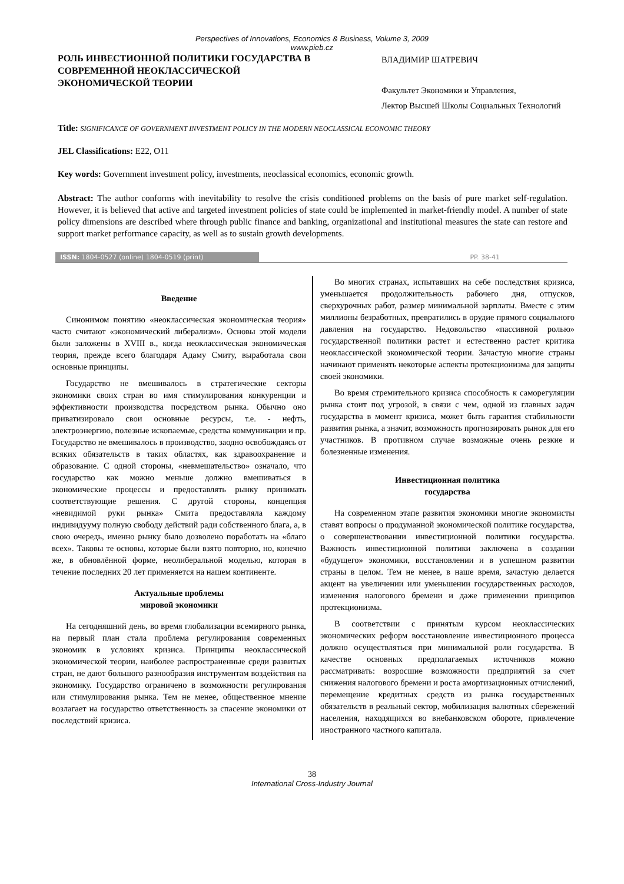Perspectives of Innovations, Economics & Business, Volume 3, 2009
www.pieb.cz
РОЛЬ ИНВЕСТИОННОЙ ПОЛИТИКИ ГОСУДАРСТВА В СОВРЕМЕННОЙ НЕОКЛАССИЧЕСКОЙ ЭКОНОМИЧЕСКОЙ ТЕОРИИ
ВЛАДИМИР ШАТРЕВИЧ
Факультет Экономики и Управления,
Лектор Высшей Школы Социальных Технологий
Title: SIGNIFICANCE OF GOVERNMENT INVESTMENT POLICY IN THE MODERN NEOCLASSICAL ECONOMIC THEORY
JEL Classifications: E22, O11
Key words: Government investment policy, investments, neoclassical economics, economic growth.
Abstract: The author conforms with inevitability to resolve the crisis conditioned problems on the basis of pure market self-regulation. However, it is believed that active and targeted investment policies of state could be implemented in market-friendly model. A number of state policy dimensions are described where through public finance and banking, organizational and institutional measures the state can restore and support market performance capacity, as well as to sustain growth developments.
ISSN: 1804-0527 (online) 1804-0519 (print) PP. 38-41
Введение
Синонимом понятию «неоклассическая экономическая теория» часто считают «экономический либерализм». Основы этой модели были заложены в XVIII в., когда неоклассическая экономическая теория, прежде всего благодаря Адаму Смиту, выработала свои основные принципы.
Государство не вмешивалось в стратегические секторы экономики своих стран во имя стимулирования конкуренции и эффективности производства посредством рынка. Обычно оно приватизировало свои основные ресурсы, т.е. - нефть, электроэнергию, полезные ископаемые, средства коммуникации и пр. Государство не вмешивалось в производство, заодно освобождаясь от всяких обязательств в таких областях, как здравоохранение и образование. С одной стороны, «невмешательство» означало, что государство как можно меньше должно вмешиваться в экономические процессы и предоставлять рынку принимать соответствующие решения. С другой стороны, концепция «невидимой руки рынка» Смита предоставляла каждому индивидууму полную свободу действий ради собственного блага, а, в свою очередь, именно рынку было дозволено поработать на «благо всех». Таковы те основы, которые были взято повторно, но, конечно же, в обновлённой форме, неолиберальной моделью, которая в течение последних 20 лет применяется на нашем континенте.
Актуальные проблемы
мировой экономики
На сегодняшний день, во время глобализации всемирного рынка, на первый план стала проблема регулирования современных экономик в условиях кризиса. Принципы неоклассической экономической теории, наиболее распространенные среди развитых стран, не дают большого разнообразия инструментам воздействия на экономику. Государство ограничено в возможности регулирования или стимулирования рынка. Тем не менее, общественное мнение возлагает на государство ответственность за спасение экономики от последствий кризиса.
Во многих странах, испытавших на себе последствия кризиса, уменьшается продолжительность рабочего дня, отпусков, сверхурочных работ, размер минимальной зарплаты. Вместе с этим миллионы безработных, превратились в орудие прямого социального давления на государство. Недовольство «пассивной ролью» государственной политики растет и естественно растет критика неоклассической экономической теории. Зачастую многие страны начинают применять некоторые аспекты протекционизма для защиты своей экономики.
Во время стремительного кризиса способность к саморегуляции рынка стоит под угрозой, в связи с чем, одной из главных задач государства в момент кризиса, может быть гарантия стабильности развития рынка, а значит, возможность прогнозировать рынок для его участников. В противном случае возможные очень резкие и болезненные изменения.
Инвестиционная политика
государства
На современном этапе развития экономики многие экономисты ставят вопросы о продуманной экономической политике государства, о совершенствовании инвестиционной политики государства. Важность инвестиционной политики заключена в создании «будущего» экономики, восстановлении и в успешном развитии страны в целом. Тем не менее, в наше время, зачастую делается акцент на увеличении или уменьшении государственных расходов, изменения налогового бремени и даже применении принципов протекционизма.
В соответствии с принятым курсом неоклассических экономических реформ восстановление инвестиционного процесса должно осуществляться при минимальной роли государства. В качестве основных предполагаемых источников можно рассматривать: возросшие возможности предприятий за счет снижения налогового бремени и роста амортизационных отчислений, перемещение кредитных средств из рынка государственных обязательств в реальный сектор, мобилизация валютных сбережений населения, находящихся во внебанковском обороте, привлечение иностранного частного капитала.
38
International Cross-Industry Journal